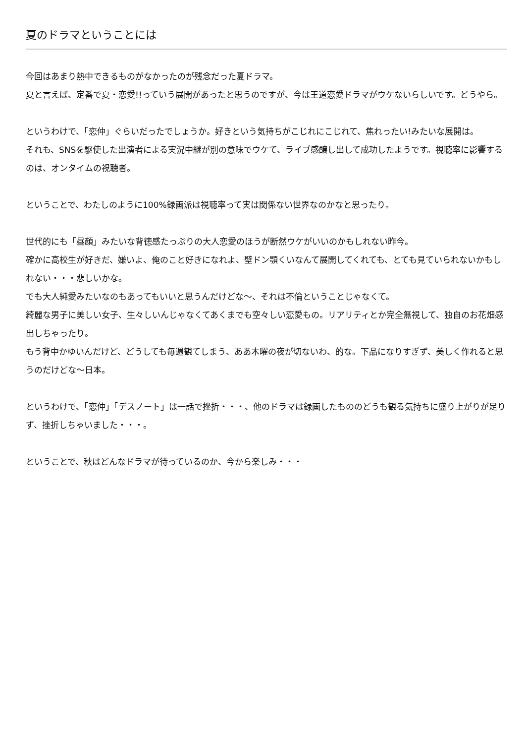夏のドラマということには
今回はあまり熱中できるものがなかったのが残念だった夏ドラマ。
夏と言えば、定番で夏・恋愛!!っていう展開があったと思うのですが、今は王道恋愛ドラマがウケないらしいです。どうやら。
というわけで、「恋仲」ぐらいだったでしょうか。好きという気持ちがこじれにこじれて、焦れったい!みたいな展開は。
それも、SNSを駆使した出演者による実況中継が別の意味でウケて、ライブ感醸し出して成功したようです。視聴率に影響するのは、オンタイムの視聴者。
ということで、わたしのように100%録画派は視聴率って実は関係ない世界なのかなと思ったり。
世代的にも「昼顔」みたいな背徳感たっぷりの大人恋愛のほうが断然ウケがいいのかもしれない昨今。
確かに高校生が好きだ、嫌いよ、俺のこと好きになれよ、壁ドン顎くいなんて展開してくれても、とても見ていられないかもしれない・・・悲しいかな。
でも大人純愛みたいなのもあってもいいと思うんだけどな〜、それは不倫ということじゃなくて。
綺麗な男子に美しい女子、生々しいんじゃなくてあくまでも空々しい恋愛もの。リアリティとか完全無視して、独自のお花畑感出しちゃったり。
もう背中かゆいんだけど、どうしても毎週観てしまう、ああ木曜の夜が切ないわ、的な。下品になりすぎず、美しく作れると思うのだけどな〜日本。
というわけで、「恋仲」「デスノート」は一話で挫折・・・、他のドラマは録画したもののどうも観る気持ちに盛り上がりが足りず、挫折しちゃいました・・・。
ということで、秋はどんなドラマが待っているのか、今から楽しみ・・・